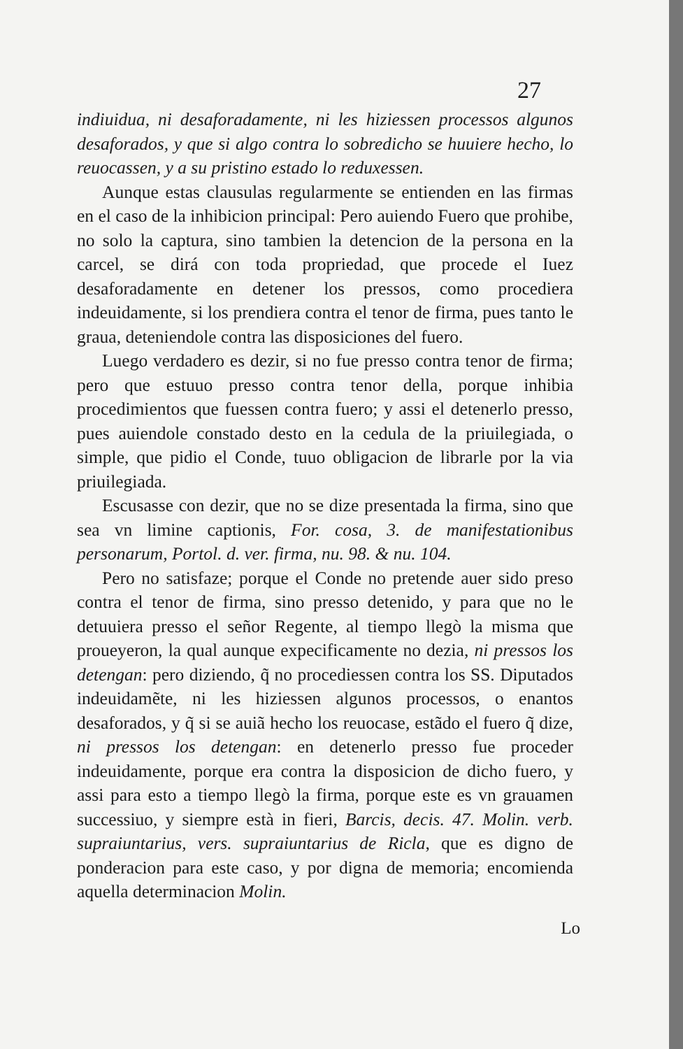27
indiuidua, ni desaforadamente, ni les hiziessen processos algunos desaforados, y que si algo contra lo sobredicho se huuiere hecho, lo reuocassen, y a su pristino estado lo reduxessen.
Aunque estas clausulas regularmente se entienden en las firmas en el caso de la inhibicion principal: Pero auiendo Fuero que prohibe, no solo la captura, sino tambien la detencion de la persona en la carcel, se dirá con toda propriedad, que procede el Iuez desaforadamente en detener los pressos, como procediera indeuidamente, si los prendiera contra el tenor de firma, pues tanto le graua, deteniendole contra las disposiciones del fuero.
Luego verdadero es dezir, si no fue presso contra tenor de firma; pero que estuuo presso contra tenor della, porque inhibia procedimientos que fuessen contra fuero; y assi el detenerlo presso, pues auiendole constado desto en la cedula de la priuilegiada, o simple, que pidio el Conde, tuuo obligacion de librarle por la via priuilegiada.
Escusasse con dezir, que no se dize presentada la firma, sino que sea vn limine captionis, For. cosa, 3. de manifestationibus personarum, Portol. d. ver. firma, nu. 98. & nu. 104.
Pero no satisfaze; porque el Conde no pretende auer sido preso contra el tenor de firma, sino presso detenido, y para que no le detuuiera presso el señor Regente, al tiempo llegò la misma que proueyeron, la qual aunque expecificamente no dezia, ni pressos los detengan: pero diziendo, q̃ no procediessen contra los SS. Diputados indeuidamẽte, ni les hiziessen algunos processos, o enantos desaforados, y q̃ si se auiã hecho los reuocase, estãdo el fuero q̃ dize, ni pressos los detengan: en detenerlo presso fue proceder indeuidamente, porque era contra la disposicion de dicho fuero, y assi para esto a tiempo llegò la firma, porque este es vn grauamen successiuo, y siempre està in fieri, Barcis, decis. 47. Molin. verb. supraiuntarius, vers. supraiuntarius de Ricla, que es digno de ponderacion para este caso, y por digna de memoria; encomienda aquella determinacion Molin.
Lo